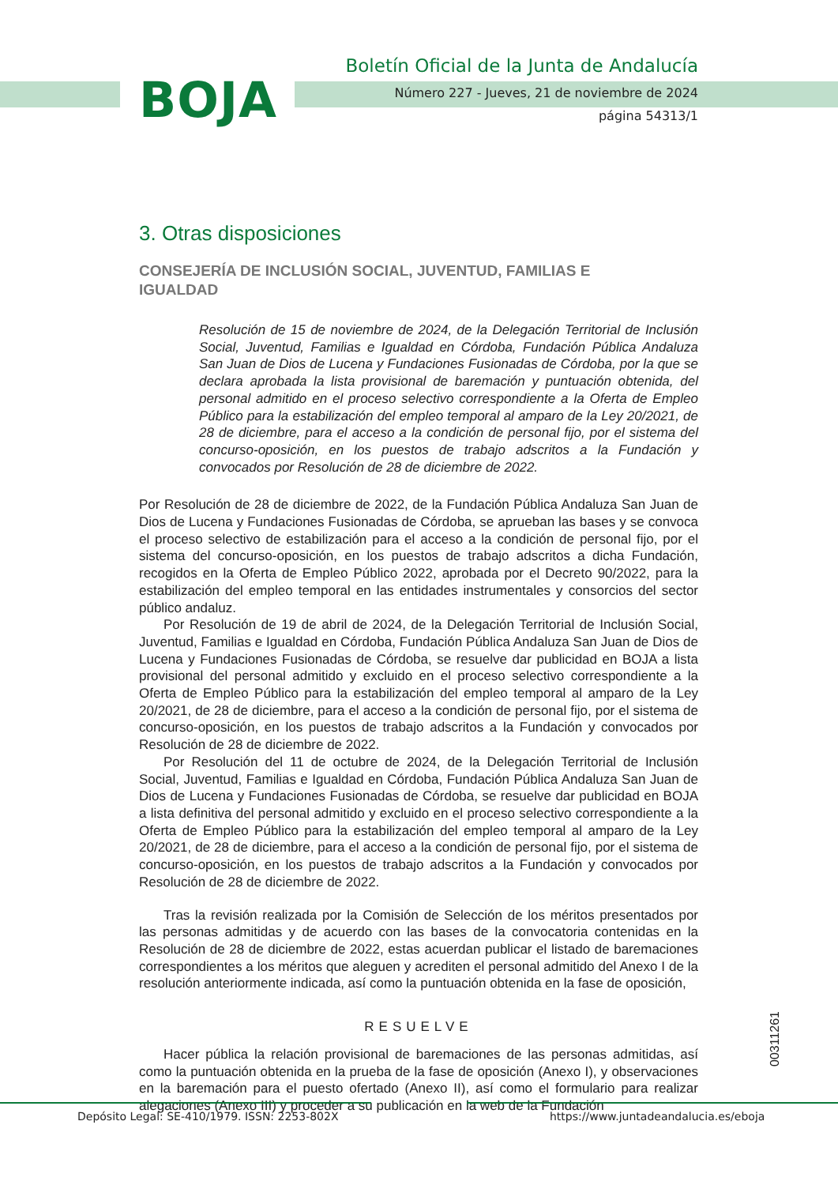BOJA
Boletín Oficial de la Junta de Andalucía
Número 227 - Jueves, 21 de noviembre de 2024
página 54313/1
3. Otras disposiciones
CONSEJERÍA DE INCLUSIÓN SOCIAL, JUVENTUD, FAMILIAS E IGUALDAD
Resolución de 15 de noviembre de 2024, de la Delegación Territorial de Inclusión Social, Juventud, Familias e Igualdad en Córdoba, Fundación Pública Andaluza San Juan de Dios de Lucena y Fundaciones Fusionadas de Córdoba, por la que se declara aprobada la lista provisional de baremación y puntuación obtenida, del personal admitido en el proceso selectivo correspondiente a la Oferta de Empleo Público para la estabilización del empleo temporal al amparo de la Ley 20/2021, de 28 de diciembre, para el acceso a la condición de personal fijo, por el sistema del concurso-oposición, en los puestos de trabajo adscritos a la Fundación y convocados por Resolución de 28 de diciembre de 2022.
Por Resolución de 28 de diciembre de 2022, de la Fundación Pública Andaluza San Juan de Dios de Lucena y Fundaciones Fusionadas de Córdoba, se aprueban las bases y se convoca el proceso selectivo de estabilización para el acceso a la condición de personal fijo, por el sistema del concurso-oposición, en los puestos de trabajo adscritos a dicha Fundación, recogidos en la Oferta de Empleo Público 2022, aprobada por el Decreto 90/2022, para la estabilización del empleo temporal en las entidades instrumentales y consorcios del sector público andaluz.
Por Resolución de 19 de abril de 2024, de la Delegación Territorial de Inclusión Social, Juventud, Familias e Igualdad en Córdoba, Fundación Pública Andaluza San Juan de Dios de Lucena y Fundaciones Fusionadas de Córdoba, se resuelve dar publicidad en BOJA a lista provisional del personal admitido y excluido en el proceso selectivo correspondiente a la Oferta de Empleo Público para la estabilización del empleo temporal al amparo de la Ley 20/2021, de 28 de diciembre, para el acceso a la condición de personal fijo, por el sistema de concurso-oposición, en los puestos de trabajo adscritos a la Fundación y convocados por Resolución de 28 de diciembre de 2022.
Por Resolución del 11 de octubre de 2024, de la Delegación Territorial de Inclusión Social, Juventud, Familias e Igualdad en Córdoba, Fundación Pública Andaluza San Juan de Dios de Lucena y Fundaciones Fusionadas de Córdoba, se resuelve dar publicidad en BOJA a lista definitiva del personal admitido y excluido en el proceso selectivo correspondiente a la Oferta de Empleo Público para la estabilización del empleo temporal al amparo de la Ley 20/2021, de 28 de diciembre, para el acceso a la condición de personal fijo, por el sistema de concurso-oposición, en los puestos de trabajo adscritos a la Fundación y convocados por Resolución de 28 de diciembre de 2022.
Tras la revisión realizada por la Comisión de Selección de los méritos presentados por las personas admitidas y de acuerdo con las bases de la convocatoria contenidas en la Resolución de 28 de diciembre de 2022, estas acuerdan publicar el listado de baremaciones correspondientes a los méritos que aleguen y acrediten el personal admitido del Anexo I de la resolución anteriormente indicada, así como la puntuación obtenida en la fase de oposición,
RESUELVE
Hacer pública la relación provisional de baremaciones de las personas admitidas, así como la puntuación obtenida en la prueba de la fase de oposición (Anexo I), y observaciones en la baremación para el puesto ofertado (Anexo II), así como el formulario para realizar alegaciones (Anexo III) y proceder a su publicación en la web de la Fundación
00311261
Depósito Legal: SE-410/1979. ISSN: 2253-802X https://www.juntadeandalucia.es/eboja